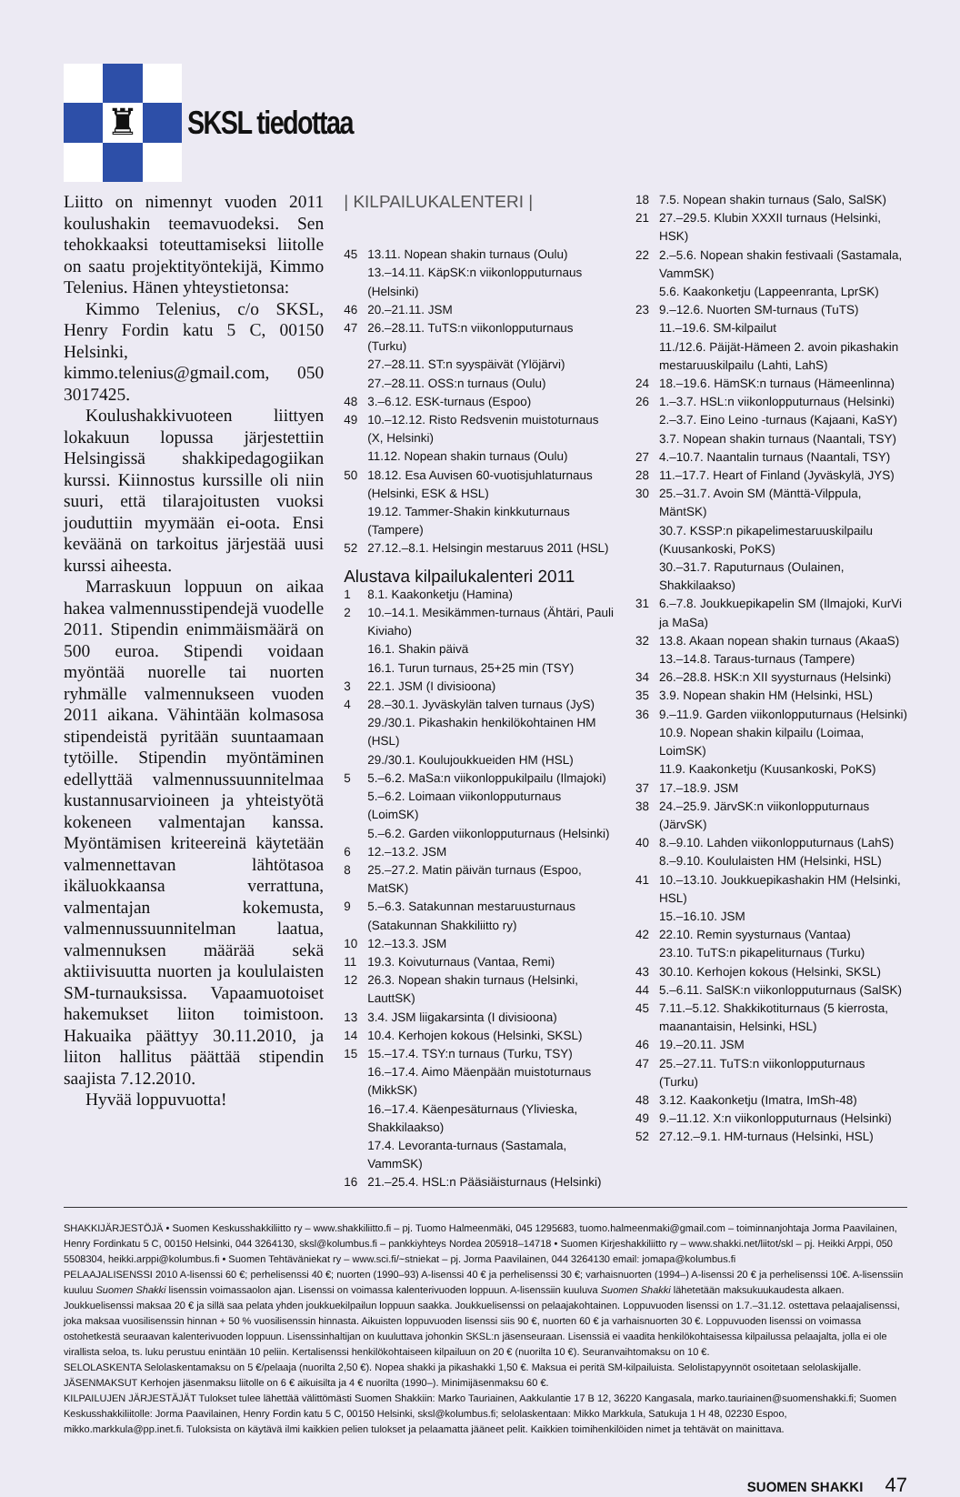♜
SKSL tiedottaa
Liitto on nimennyt vuoden 2011 koulushakin teemavuodeksi. Sen tehokkaaksi toteuttamiseksi liitolle on saatu projektityöntekijä, Kimmo Telenius. Hänen yhteystietonsa:
Kimmo Telenius, c/o SKSL, Henry Fordin katu 5 C, 00150 Helsinki, kimmo.telenius@gmail.com, 050 3017425.
Koulushakkivuoteen liittyen lokakuun lopussa järjestettiin Helsingissä shakkipedagogiikan kurssi. Kiinnostus kurssille oli niin suuri, että tilarajoitusten vuoksi jouduttiin myymään ei-oota. Ensi keväänä on tarkoitus järjestää uusi kurssi aiheesta.
Marraskuun loppuun on aikaa hakea valmennusstipendejä vuodelle 2011. Stipendin enimmäismäärä on 500 euroa. Stipendi voidaan myöntää nuorelle tai nuorten ryhmälle valmennukseen vuoden 2011 aikana. Vähintään kolmasosa stipendeistä pyritään suuntaamaan tytöille. Stipendin myöntäminen edellyttää valmennussuunnitelmaa kustannusarvioineen ja yhteistyötä kokeneen valmentajan kanssa. Myöntämisen kriteereinä käytetään valmennettavan lähtötasoa ikäluokkaansa verrattuna, valmentajan kokemusta, valmennussuunnitelman laatua, valmennuksen määrää sekä aktiivisuutta nuorten ja koululaisten SM-turnauksissa. Vapaamuotoiset hakemukset liiton toimistoon. Hakuaika päättyy 30.11.2010, ja liiton hallitus päättää stipendin saajista 7.12.2010.
Hyvää loppuvuotta!
| KILPAILUKALENTERI |
45 13.11. Nopean shakin turnaus (Oulu)
13.–14.11. KäpSK:n viikonlopputurnaus (Helsinki)
46 20.–21.11. JSM
47 26.–28.11. TuTS:n viikonlopputurnaus (Turku)
27.–28.11. ST:n syyspäivät (Ylöjärvi)
27.–28.11. OSS:n turnaus (Oulu)
48 3.–6.12. ESK-turnaus (Espoo)
49 10.–12.12. Risto Redsvenin muistoturnaus (X, Helsinki)
11.12. Nopean shakin turnaus (Oulu)
50 18.12. Esa Auvisen 60-vuotisjuhlaturnaus (Helsinki, ESK & HSL)
19.12. Tammer-Shakin kinkkuturnaus (Tampere)
52 27.12.–8.1. Helsingin mestaruus 2011 (HSL)
Alustava kilpailukalenteri 2011
1 8.1. Kaakonketju (Hamina)
2 10.–14.1. Mesikämmen-turnaus (Ähtäri, Pauli Kiviaho)
16.1. Shakin päivä
16.1. Turun turnaus, 25+25 min (TSY)
3 22.1. JSM (I divisioona)
4 28.–30.1. Jyväskylän talven turnaus (JyS)
29./30.1. Pikashakin henkilökohtainen HM (HSL)
29./30.1. Koulujoukkueiden HM (HSL)
5 5.–6.2. MaSa:n viikonloppukilpailu (Ilmajoki)
5.–6.2. Loimaan viikonlopputurnaus (LoimSK)
5.–6.2. Garden viikonlopputurnaus (Helsinki)
6 12.–13.2. JSM
8 25.–27.2. Matin päivän turnaus (Espoo, MatSK)
9 5.–6.3. Satakunnan mestaruusturnaus (Satakunnan Shakkiliitto ry)
10 12.–13.3. JSM
11 19.3. Koivuturnaus (Vantaa, Remi)
12 26.3. Nopean shakin turnaus (Helsinki, LauttSK)
13 3.4. JSM liigakarsinta (I divisioona)
14 10.4. Kerhojen kokous (Helsinki, SKSL)
15 15.–17.4. TSY:n turnaus (Turku, TSY)
16.–17.4. Aimo Mäenpään muistoturnaus (MikkSK)
16.–17.4. Käenpesäturnaus (Ylivieska, Shakkilaakso)
17.4. Levoranta-turnaus (Sastamala, VammSK)
16 21.–25.4. HSL:n Pääsiäisturnaus (Helsinki)
18 7.5. Nopean shakin turnaus (Salo, SalSK)
21 27.–29.5. Klubin XXXII turnaus (Helsinki, HSK)
22 2.–5.6. Nopean shakin festivaali (Sastamala, VammSK)
5.6. Kaakonketju (Lappeenranta, LprSK)
23 9.–12.6. Nuorten SM-turnaus (TuTS)
11.–19.6. SM-kilpailut
11./12.6. Päijät-Hämeen 2. avoin pikashakin mestaruuskilpailu (Lahti, LahS)
24 18.–19.6. HämSK:n turnaus (Hämeenlinna)
26 1.–3.7. HSL:n viikonlopputurnaus (Helsinki)
2.–3.7. Eino Leino -turnaus (Kajaani, KaSY)
3.7. Nopean shakin turnaus (Naantali, TSY)
27 4.–10.7. Naantalin turnaus (Naantali, TSY)
28 11.–17.7. Heart of Finland (Jyväskylä, JYS)
30 25.–31.7. Avoin SM (Mänttä-Vilppula, MäntSK)
30.7. KSSP:n pikapelimestaruuskilpailu (Kuusankoski, PoKS)
30.–31.7. Raputurnaus (Oulainen, Shakkilaakso)
31 6.–7.8. Joukkuepikapelin SM (Ilmajoki, KurVi ja MaSa)
32 13.8. Akaan nopean shakin turnaus (AkaaS)
13.–14.8. Taraus-turnaus (Tampere)
34 26.–28.8. HSK:n XII syysturnaus (Helsinki)
35 3.9. Nopean shakin HM (Helsinki, HSL)
36 9.–11.9. Garden viikonlopputurnaus (Helsinki)
10.9. Nopean shakin kilpailu (Loimaa, LoimSK)
11.9. Kaakonketju (Kuusankoski, PoKS)
37 17.–18.9. JSM
38 24.–25.9. JärvSK:n viikonlopputurnaus (JärvSK)
40 8.–9.10. Lahden viikonlopputurnaus (LahS)
8.–9.10. Koululaisten HM (Helsinki, HSL)
41 10.–13.10. Joukkuepikashakin HM (Helsinki, HSL)
15.–16.10. JSM
42 22.10. Remin syysturnaus (Vantaa)
23.10. TuTS:n pikapeliturnaus (Turku)
43 30.10. Kerhojen kokous (Helsinki, SKSL)
44 5.–6.11. SalSK:n viikonlopputurnaus (SalSK)
45 7.11.–5.12. Shakkikotiturnaus (5 kierrosta, maanantaisin, Helsinki, HSL)
46 19.–20.11. JSM
47 25.–27.11. TuTS:n viikonlopputurnaus (Turku)
48 3.12. Kaakonketju (Imatra, ImSh-48)
49 9.–11.12. X:n viikonlopputurnaus (Helsinki)
52 27.12.–9.1. HM-turnaus (Helsinki, HSL)
SHAKKIJÄRJESTÖJÄ • Suomen Keskusshakkiliitto ry – www.shakkiliitto.fi – pj. Tuomo Halmeenmäki, 045 1295683, tuomo.halmeenmaki@gmail.com – toiminnanjohtaja Jorma Paavilainen, Henry Fordinkatu 5 C, 00150 Helsinki, 044 3264130, sksl@kolumbus.fi – pankkiyhteys Nordea 205918–14718 • Suomen Kirjeshakkiliitto ry – www.shakki.net/liitot/skl – pj. Heikki Arppi, 050 5508304, heikki.arppi@kolumbus.fi • Suomen Tehtäväniekat ry – www.sci.fi/~stniekat – pj. Jorma Paavilainen, 044 3264130 email: jomapa@kolumbus.fi
PELAAJALISENSSI 2010 A-lisenssi 60 €; perhelisenssi 40 €; nuorten (1990–93) A-lisenssi 40 € ja perhelisenssi 30 €; varhaisnuorten (1994–) A-lisenssi 20 € ja perhelisenssi 10€. A-lisenssiin kuuluu Suomen Shakki lisenssin voimassaolon ajan. Lisenssi on voimassa kalenterivuoden loppuun. A-lisenssiin kuuluva Suomen Shakki lähetetään maksukuukaudesta alkaen. Joukkuelisenssi maksaa 20 € ja sillä saa pelata yhden joukkuekilpailun loppuun saakka. Joukkuelisenssi on pelaajakohtainen. Loppuvuoden lisenssi on 1.7.–31.12. ostettava pelaajalisenssi, joka maksaa vuosilisenssin hinnan + 50 % vuosilisenssin hinnasta. Aikuisten loppuvuoden lisenssi siis 90 €, nuorten 60 € ja varhaisnuorten 30 €. Loppuvuoden lisenssi on voimassa ostohetkestä seuraavan kalenterivuoden loppuun. Lisenssinhaltijan on kuuluttava johonkin SKSL:n jäsenseuraan. Lisenssiä ei vaadita henkilökohtaisessa kilpailussa pelaajalta, jolla ei ole virallista seloa, ts. luku perustuu enintään 10 peliin. Kertalisenssi henkilökohtaiseen kilpailuun on 20 € (nuorilta 10 €). Seuranvaihtomaksu on 10 €.
SELOLASKENTA Selolaskentamaksu on 5 €/pelaaja (nuorilta 2,50 €). Nopea shakki ja pikashakki 1,50 €. Maksua ei peritä SM-kilpailuista. Selolistapyynnöt osoitetaan selolaskijalle.
JÄSENMAKSUT Kerhojen jäsenmaksu liitolle on 6 € aikuisilta ja 4 € nuorilta (1990–). Minimijäsenmaksu 60 €.
KILPAILUJEN JÄRJESTÄJÄT Tulokset tulee lähettää välittömästi Suomen Shakkiin: Marko Tauriainen, Aakkulantie 17 B 12, 36220 Kangasala, marko.tauriainen@suomenshakki.fi; Suomen Keskusshakkiliitolle: Jorma Paavilainen, Henry Fordin katu 5 C, 00150 Helsinki, sksl@kolumbus.fi; selolaskentaan: Mikko Markkula, Satukuja 1 H 48, 02230 Espoo, mikko.markkula@pp.inet.fi. Tuloksista on käytävä ilmi kaikkien pelien tulokset ja pelaamatta jääneet pelit. Kaikkien toimihenkilöiden nimet ja tehtävät on mainittava.
SUOMEN SHAKKI 47